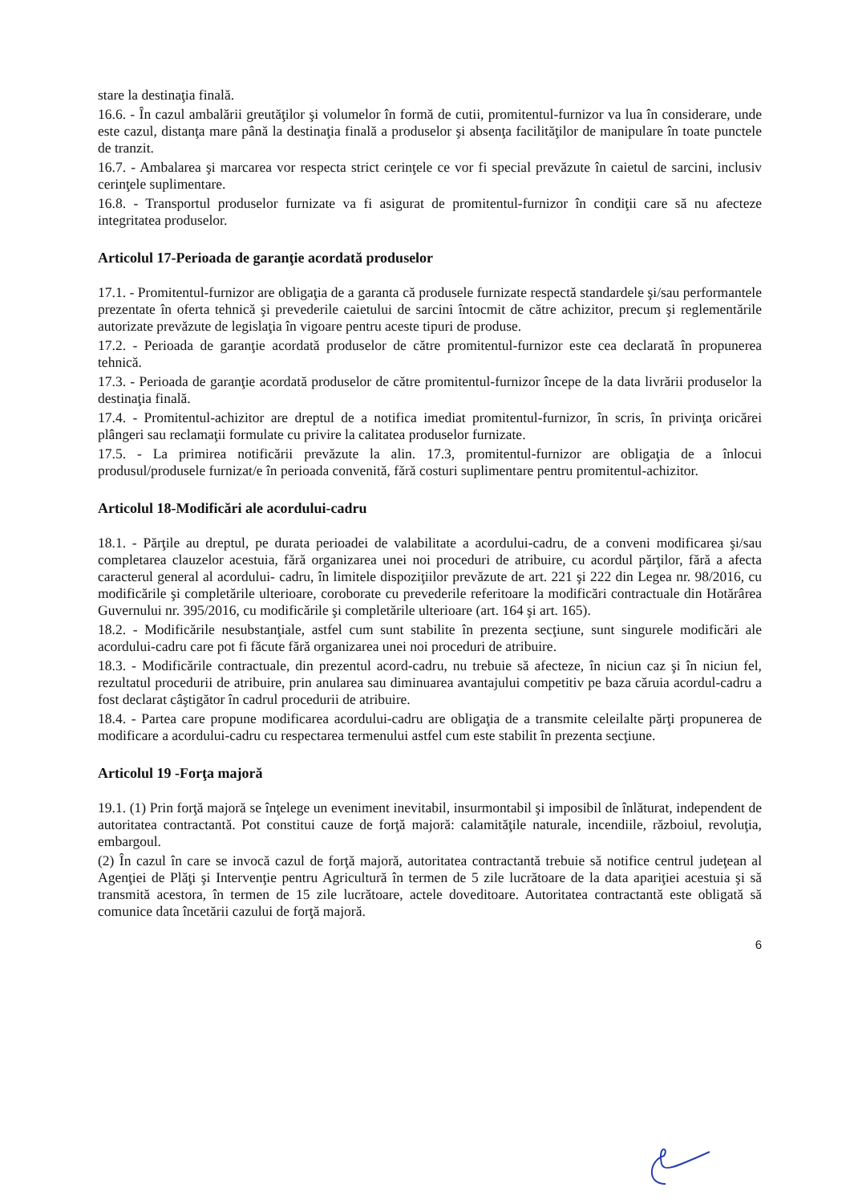stare la destinaţia finală.
16.6. - În cazul ambalării greutăţilor şi volumelor în formă de cutii, promitentul-furnizor va lua în considerare, unde este cazul, distanţa mare până la destinaţia finală a produselor şi absenţa facilităţilor de manipulare în toate punctele de tranzit.
16.7. - Ambalarea şi marcarea vor respecta strict cerinţele ce vor fi special prevăzute în caietul de sarcini, inclusiv cerinţele suplimentare.
16.8. - Transportul produselor furnizate va fi asigurat de promitentul-furnizor în condiţii care să nu afecteze integritatea produselor.
Articolul 17-Perioada de garanţie acordată produselor
17.1. - Promitentul-furnizor are obligaţia de a garanta că produsele furnizate respectă standardele şi/sau performantele prezentate în oferta tehnică şi prevederile caietului de sarcini întocmit de către achizitor, precum şi reglementările autorizate prevăzute de legislaţia în vigoare pentru aceste tipuri de produse.
17.2. - Perioada de garanţie acordată produselor de către promitentul-furnizor este cea declarată în propunerea tehnică.
17.3. - Perioada de garanţie acordată produselor de către promitentul-furnizor începe de la data livrării produselor la destinaţia finală.
17.4. - Promitentul-achizitor are dreptul de a notifica imediat promitentul-furnizor, în scris, în privinţa oricărei plângeri sau reclamaţii formulate cu privire la calitatea produselor furnizate.
17.5. - La primirea notificării prevăzute la alin. 17.3, promitentul-furnizor are obligaţia de a înlocui produsul/produsele furnizat/e în perioada convenită, fără costuri suplimentare pentru promitentul-achizitor.
Articolul 18-Modificări ale acordului-cadru
18.1. - Părţile au dreptul, pe durata perioadei de valabilitate a acordului-cadru, de a conveni modificarea şi/sau completarea clauzelor acestuia, fără organizarea unei noi proceduri de atribuire, cu acordul părţilor, fără a afecta caracterul general al acordului- cadru, în limitele dispoziţiilor prevăzute de art. 221 şi 222 din Legea nr. 98/2016, cu modificările şi completările ulterioare, coroborate cu prevederile referitoare la modificări contractuale din Hotărârea Guvernului nr. 395/2016, cu modificările şi completările ulterioare (art. 164 şi art. 165).
18.2. - Modificările nesubstanţiale, astfel cum sunt stabilite în prezenta secţiune, sunt singurele modificări ale acordului-cadru care pot fi făcute fără organizarea unei noi proceduri de atribuire.
18.3. - Modificările contractuale, din prezentul acord-cadru, nu trebuie să afecteze, în niciun caz şi în niciun fel, rezultatul procedurii de atribuire, prin anularea sau diminuarea avantajului competitiv pe baza căruia acordul-cadru a fost declarat câştigător în cadrul procedurii de atribuire.
18.4. - Partea care propune modificarea acordului-cadru are obligaţia de a transmite celeilalte părţi propunerea de modificare a acordului-cadru cu respectarea termenului astfel cum este stabilit în prezenta secţiune.
Articolul 19 -Forţa majoră
19.1. (1) Prin forţă majoră se înţelege un eveniment inevitabil, insurmontabil şi imposibil de înlăturat, independent de autoritatea contractantă. Pot constitui cauze de forţă majoră: calamităţile naturale, incendiile, războiul, revoluţia, embargoul.
(2) În cazul în care se invocă cazul de forţă majoră, autoritatea contractantă trebuie să notifice centrul judeţean al Agenţiei de Plăţi şi Intervenţie pentru Agricultură în termen de 5 zile lucrătoare de la data apariţiei acestuia şi să transmită acestora, în termen de 15 zile lucrătoare, actele doveditoare. Autoritatea contractantă este obligată să comunice data încetării cazului de forţă majoră.
6